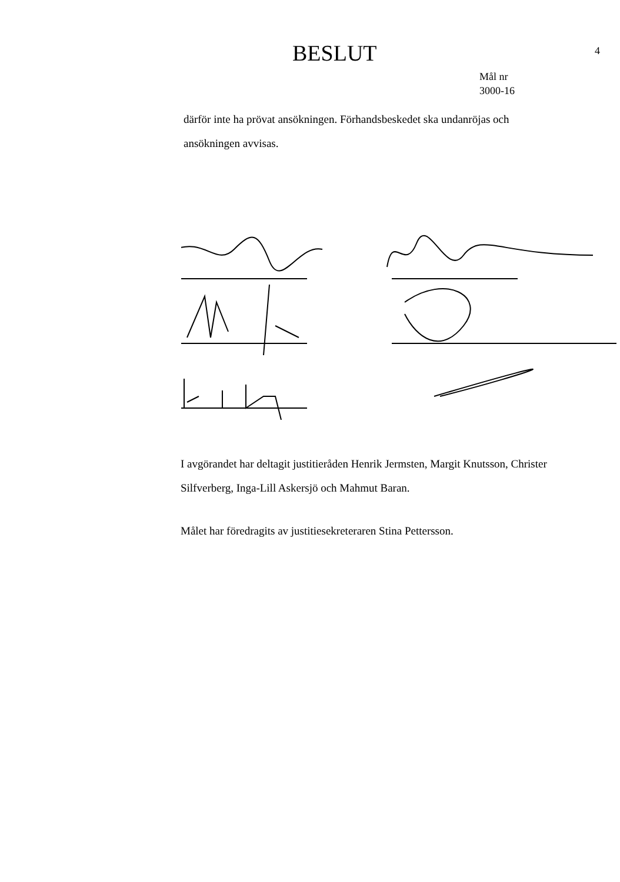BESLUT
4
Mål nr
3000-16
därför inte ha prövat ansökningen. Förhandsbeskedet ska undanröjas och ansökningen avvisas.
I avgörandet har deltagit justitieråden Henrik Jermsten, Margit Knutsson, Christer Silfverberg, Inga-Lill Askersjö och Mahmut Baran.
Målet har föredragits av justitiesekreteraren Stina Pettersson.